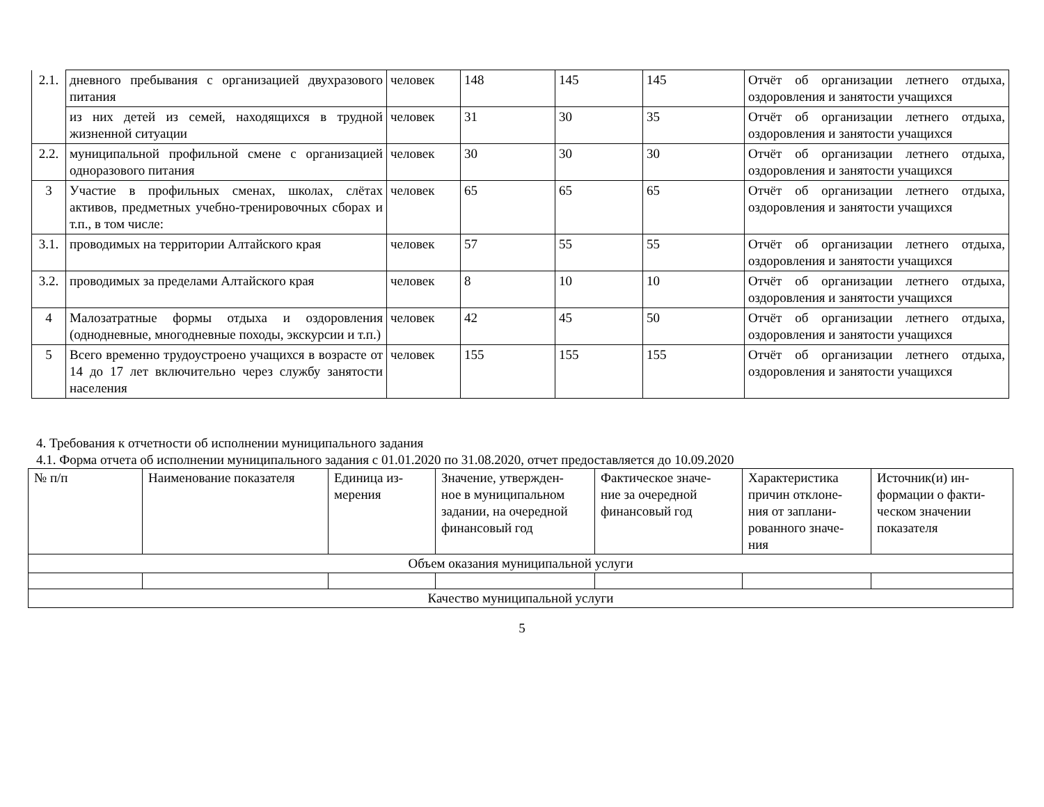| 2.1. | дневного пребывания с организацией двухразового питания | человек | 148 | 145 | 145 | Отчёт об организации летнего отдыха, оздоровления и занятости учащихся |
| | из них детей из семей, находящихся в трудной жизненной ситуации | человек | 31 | 30 | 35 | Отчёт об организации летнего отдыха, оздоровления и занятости учащихся |
| 2.2. | муниципальной профильной смене с организацией одноразового питания | человек | 30 | 30 | 30 | Отчёт об организации летнего отдыха, оздоровления и занятости учащихся |
| 3 | Участие в профильных сменах, школах, слётах активов, предметных учебно-тренировочных сборах и т.п., в том числе: | человек | 65 | 65 | 65 | Отчёт об организации летнего отдыха, оздоровления и занятости учащихся |
| 3.1. | проводимых на территории Алтайского края | человек | 57 | 55 | 55 | Отчёт об организации летнего отдыха, оздоровления и занятости учащихся |
| 3.2. | проводимых за пределами Алтайского края | человек | 8 | 10 | 10 | Отчёт об организации летнего отдыха, оздоровления и занятости учащихся |
| 4 | Малозатратные формы отдыха и оздоровления (однодневные, многодневные походы, экскурсии и т.п.) | человек | 42 | 45 | 50 | Отчёт об организации летнего отдыха, оздоровления и занятости учащихся |
| 5 | Всего временно трудоустроено учащихся в возрасте от 14 до 17 лет включительно через службу занятости населения | человек | 155 | 155 | 155 | Отчёт об организации летнего отдыха, оздоровления и занятости учащихся |
4. Требования к отчетности об исполнении муниципального задания
4.1. Форма отчета об исполнении муниципального задания с 01.01.2020 по 31.08.2020, отчет предоставляется до 10.09.2020
| № п/п | Наименование показателя | Единица из- мерения | Значение, утвержден- ное в муниципальном задании, на очередной финансовый год | Фактическое значе- ние за очередной финансовый год | Характеристика причин отклоне- ния от заплани- рованного значе- ния | Источник(и) ин- формации о факти- ческом значении показателя |
| Объем оказания муниципальной услуги | | | | | | |
| Качество муниципальной услуги | | | | | | |
5